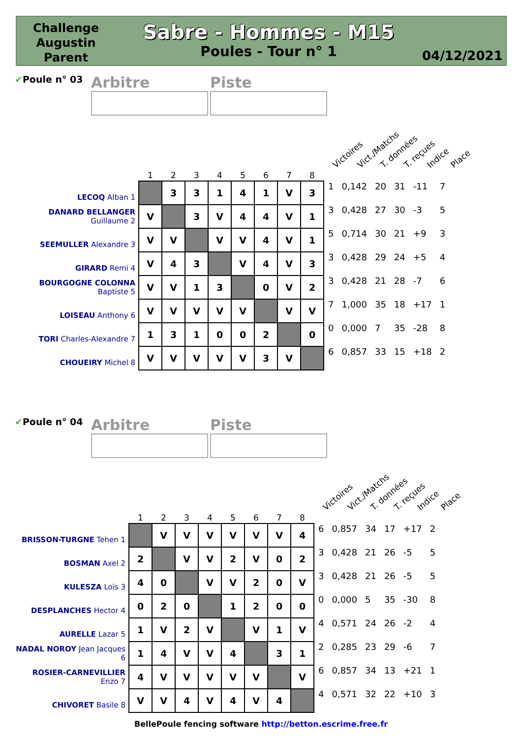Challenge Augustin Parent
Sabre - Hommes - M15
Poules - Tour n° 1
04/12/2021
✔Poule n° 03
Arbitre Piste
Victoires Vict./Matchs T. données T. reçues Indice Place
| | 1 | 2 | 3 | 4 | 5 | 6 | 7 | 8 | | | | | | |
| --- | --- | --- | --- | --- | --- | --- | --- | --- | --- | --- | --- | --- | --- | --- |
| LECOQ Alban 1 | | 3 | 3 | 1 | 4 | 1 | V | 3 | 1 | 0,142 | 20 | 31 | -11 | 7 |
| DANARD BELLANGER Guillaume 2 | V | | 3 | V | 4 | 4 | V | 1 | 3 | 0,428 | 27 | 30 | -3 | 5 |
| SEEMULLER Alexandre 3 | V | V | | V | V | 4 | V | 1 | 5 | 0,714 | 30 | 21 | +9 | 3 |
| GIRARD Remi 4 | V | 4 | 3 | | V | 4 | V | 3 | 3 | 0,428 | 29 | 24 | +5 | 4 |
| BOURGOGNE COLONNA Baptiste 5 | V | V | 1 | 3 | | 0 | V | 2 | 3 | 0,428 | 21 | 28 | -7 | 6 |
| LOISEAU Anthony 6 | V | V | V | V | V | | V | V | 7 | 1,000 | 35 | 18 | +17 | 1 |
| TORI Charles-Alexandre 7 | 1 | 3 | 1 | 0 | 0 | 2 | | 0 | 0 | 0,000 | 7 | 35 | -28 | 8 |
| CHOUEIRY Michel 8 | V | V | V | V | V | 3 | V | | 6 | 0,857 | 33 | 15 | +18 | 2 |
✔Poule n° 04
Arbitre Piste
Victoires Vict./Matchs T. données T. reçues Indice Place
| | 1 | 2 | 3 | 4 | 5 | 6 | 7 | 8 | | | | | | |
| --- | --- | --- | --- | --- | --- | --- | --- | --- | --- | --- | --- | --- | --- | --- |
| BRISSON-TURGNE Tehen 1 | | V | V | V | V | V | V | 4 | 6 | 0,857 | 34 | 17 | +17 | 2 |
| BOSMAN Axel 2 | 2 | | V | V | 2 | V | 0 | 2 | 3 | 0,428 | 21 | 26 | -5 | 5 |
| KULESZA Loïs 3 | 4 | 0 | | V | V | 2 | 0 | V | 3 | 0,428 | 21 | 26 | -5 | 5 |
| DESPLANCHES Hector 4 | 0 | 2 | 0 | | 1 | 2 | 0 | 0 | 0 | 0,000 | 5 | 35 | -30 | 8 |
| AURELLE Lazar 5 | 1 | V | 2 | V | | V | 1 | V | 4 | 0,571 | 24 | 26 | -2 | 4 |
| NADAL NOROY Jean Jacques 6 | 1 | 4 | V | V | 4 | | 3 | 1 | 2 | 0,285 | 23 | 29 | -6 | 7 |
| ROSIER-CARNEVILLIER Enzo 7 | 4 | V | V | V | V | V | | V | 6 | 0,857 | 34 | 13 | +21 | 1 |
| CHIVORET Basile 8 | V | V | 4 | V | 4 | V | 4 | | 4 | 0,571 | 32 | 22 | +10 | 3 |
BellePoule fencing software http://betton.escrime.free.fr